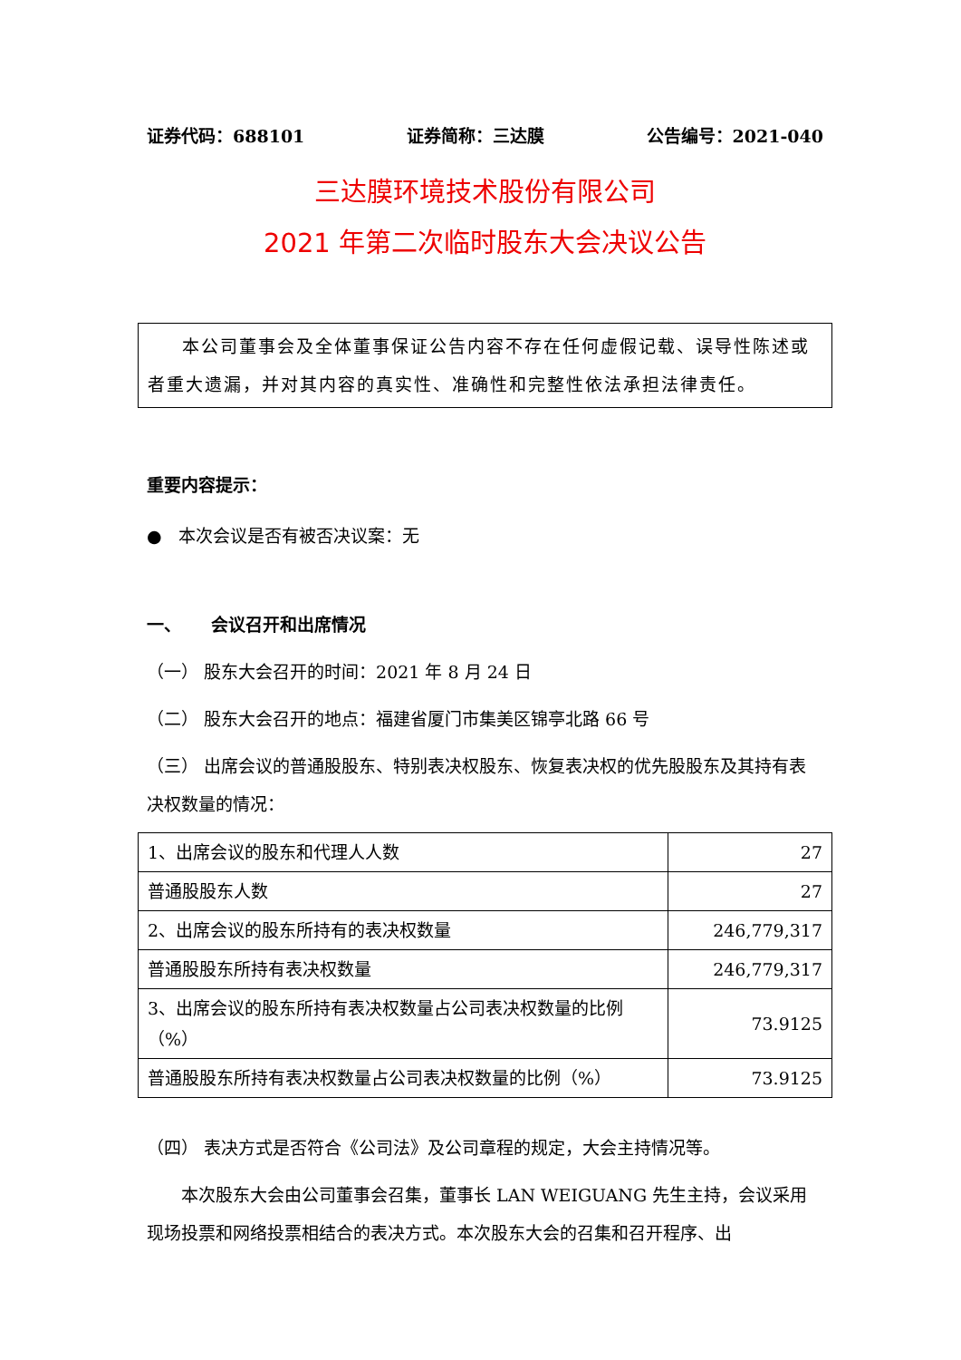证券代码：688101 证券简称：三达膜 公告编号：2021-040
三达膜环境技术股份有限公司
2021 年第二次临时股东大会决议公告
本公司董事会及全体董事保证公告内容不存在任何虚假记载、误导性陈述或者重大遗漏，并对其内容的真实性、准确性和完整性依法承担法律责任。
重要内容提示：
● 本次会议是否有被否决议案：无
一、 会议召开和出席情况
（一） 股东大会召开的时间：2021 年 8 月 24 日
（二） 股东大会召开的地点：福建省厦门市集美区锦亭北路 66 号
（三） 出席会议的普通股股东、特别表决权股东、恢复表决权的优先股股东及其持有表决权数量的情况：
| 1、出席会议的股东和代理人人数 | 27 |
| 普通股股东人数 | 27 |
| 2、出席会议的股东所持有的表决权数量 | 246,779,317 |
| 普通股股东所持有表决权数量 | 246,779,317 |
| 3、出席会议的股东所持有表决权数量占公司表决权数量的比例（%） | 73.9125 |
| 普通股股东所持有表决权数量占公司表决权数量的比例（%） | 73.9125 |
（四） 表决方式是否符合《公司法》及公司章程的规定，大会主持情况等。
本次股东大会由公司董事会召集，董事长 LAN WEIGUANG 先生主持，会议采用现场投票和网络投票相结合的表决方式。本次股东大会的召集和召开程序、出